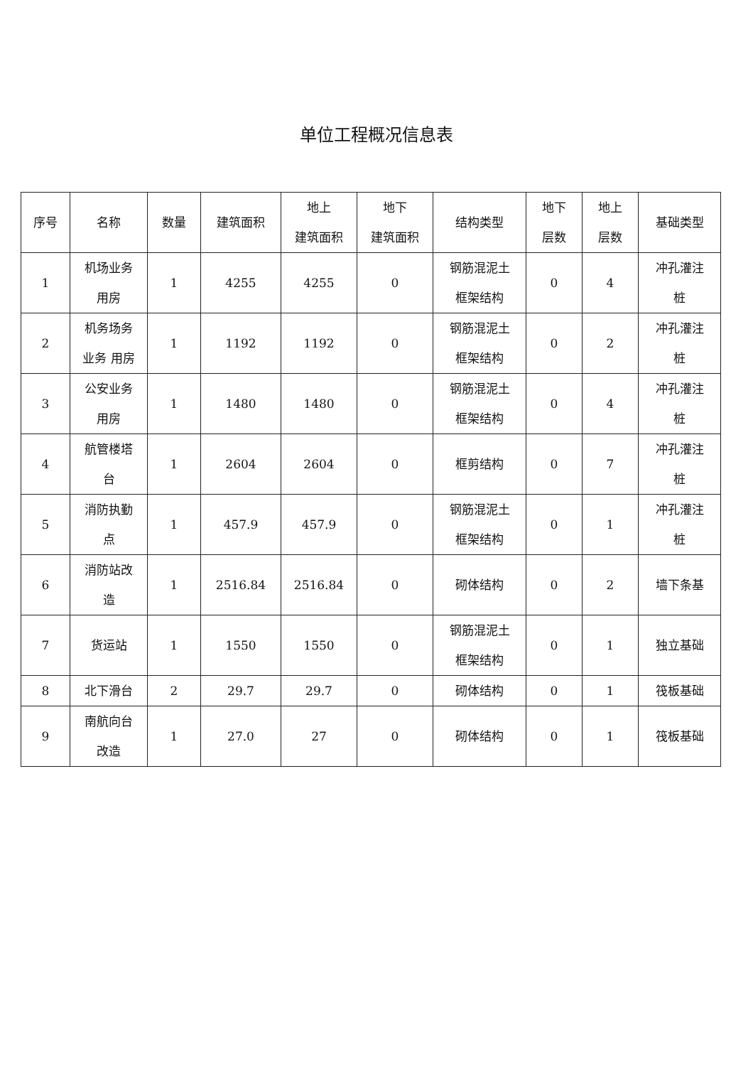单位工程概况信息表
| 序号 | 名称 | 数量 | 建筑面积 | 地上 建筑面积 | 地下 建筑面积 | 结构类型 | 地下 层数 | 地上 层数 | 基础类型 |
| --- | --- | --- | --- | --- | --- | --- | --- | --- | --- |
| 1 | 机场业务 用房 | 1 | 4255 | 4255 | 0 | 钢筋混泥土 框架结构 | 0 | 4 | 冲孔灌注 桩 |
| 2 | 机务场务 业务 用房 | 1 | 1192 | 1192 | 0 | 钢筋混泥土 框架结构 | 0 | 2 | 冲孔灌注 桩 |
| 3 | 公安业务 用房 | 1 | 1480 | 1480 | 0 | 钢筋混泥土 框架结构 | 0 | 4 | 冲孔灌注 桩 |
| 4 | 航管楼塔 台 | 1 | 2604 | 2604 | 0 | 框剪结构 | 0 | 7 | 冲孔灌注 桩 |
| 5 | 消防执勤 点 | 1 | 457.9 | 457.9 | 0 | 钢筋混泥土 框架结构 | 0 | 1 | 冲孔灌注 桩 |
| 6 | 消防站改 造 | 1 | 2516.84 | 2516.84 | 0 | 砌体结构 | 0 | 2 | 墙下条基 |
| 7 | 货运站 | 1 | 1550 | 1550 | 0 | 钢筋混泥土 框架结构 | 0 | 1 | 独立基础 |
| 8 | 北下滑台 | 2 | 29.7 | 29.7 | 0 | 砌体结构 | 0 | 1 | 筏板基础 |
| 9 | 南航向台 改造 | 1 | 27.0 | 27 | 0 | 砌体结构 | 0 | 1 | 筏板基础 |